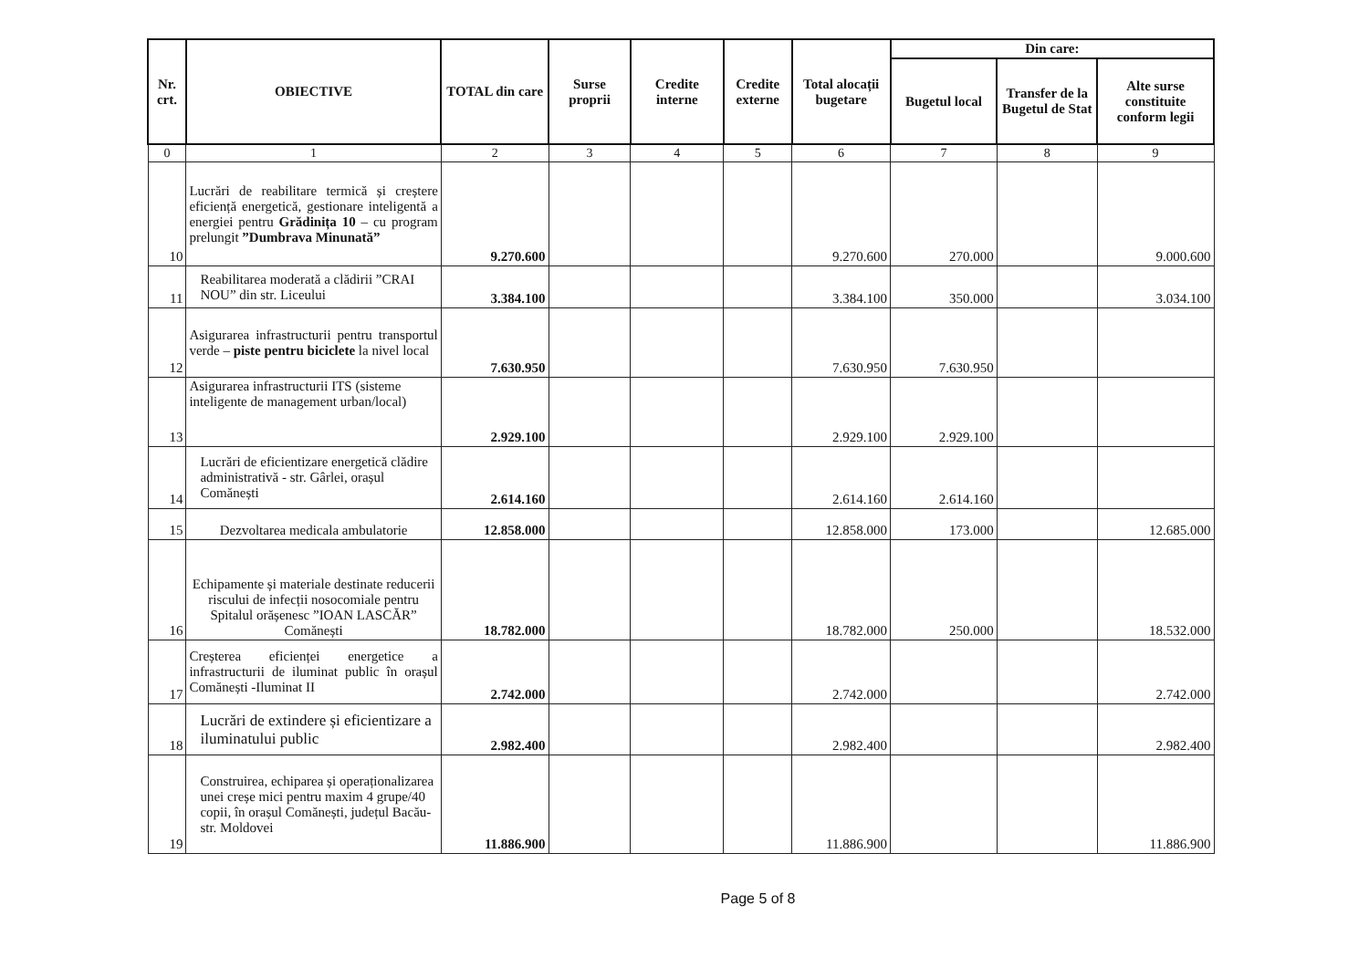| Nr. crt. | OBIECTIVE | TOTAL din care | Surse proprii | Credite interne | Credite externe | Total alocații bugetare | Din care: | | |
| --- | --- | --- | --- | --- | --- | --- | --- | --- | --- |
| | | | | | | | Bugetul local | Transfer de la Bugetul de Stat | Alte surse constituite conform legii |
| 0 | 1 | 2 | 3 | 4 | 5 | 6 | 7 | 8 | 9 |
| 10 | Lucrări de reabilitare termică și creștere eficiență energetică, gestionare inteligentă a energiei pentru Grădinița 10 – cu program prelungit ”Dumbrava Minunată” | 9.270.600 | | | | 9.270.600 | 270.000 | | 9.000.600 |
| 11 | Reabilitarea moderată a clădirii ”CRAI NOU” din str. Liceului | 3.384.100 | | | | 3.384.100 | 350.000 | | 3.034.100 |
| 12 | Asigurarea infrastructurii pentru transportul verde – piste pentru biciclete la nivel local | 7.630.950 | | | | 7.630.950 | 7.630.950 | | |
| 13 | Asigurarea infrastructurii ITS (sisteme inteligente de management urban/local) | 2.929.100 | | | | 2.929.100 | 2.929.100 | | |
| 14 | Lucrări de eficientizare energetică clădire administrativă - str. Gârlei, orașul Comănești | 2.614.160 | | | | 2.614.160 | 2.614.160 | | |
| 15 | Dezvoltarea medicala ambulatorie | 12.858.000 | | | | 12.858.000 | 173.000 | | 12.685.000 |
| 16 | Echipamente și materiale destinate reducerii riscului de infecții nosocomiale pentru Spitalul orășenesc ”IOAN LASCĂR” Comănești | 18.782.000 | | | | 18.782.000 | 250.000 | | 18.532.000 |
| 17 | Creșterea eficienței energetice a infrastructurii de iluminat public în orașul Comănești -Iluminat II | 2.742.000 | | | | 2.742.000 | | | 2.742.000 |
| 18 | Lucrări de extindere și eficientizare a iluminatului public | 2.982.400 | | | | 2.982.400 | | | 2.982.400 |
| 19 | Construirea, echiparea și operaționalizarea unei creșe mici pentru maxim 4 grupe/40 copii, în orașul Comănești, județul Bacău-str. Moldovei | 11.886.900 | | | | 11.886.900 | | | 11.886.900 |
Page 5 of 8